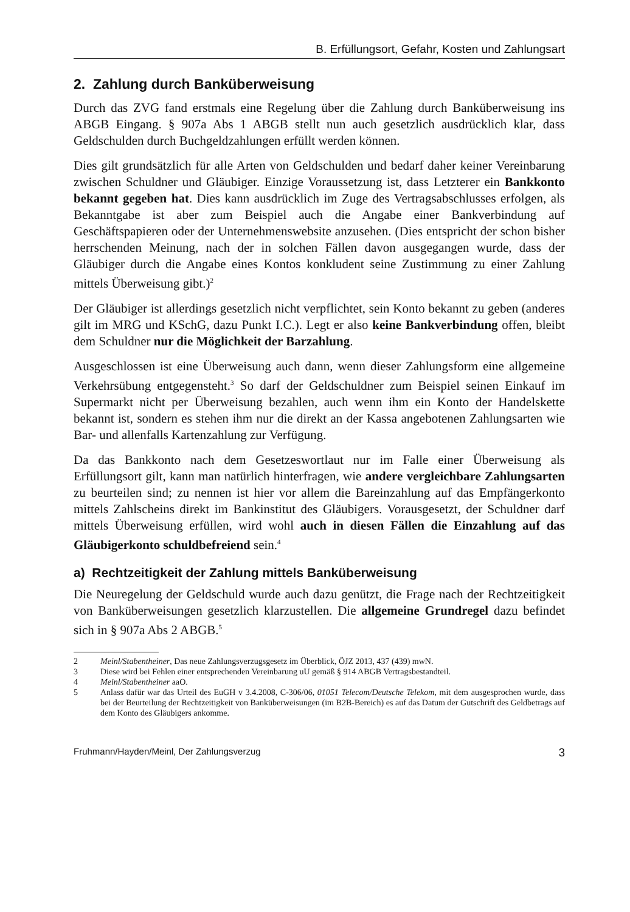B. Erfüllungsort, Gefahr, Kosten und Zahlungsart
2. Zahlung durch Banküberweisung
Durch das ZVG fand erstmals eine Regelung über die Zahlung durch Banküberweisung ins ABGB Eingang. § 907a Abs 1 ABGB stellt nun auch gesetzlich ausdrücklich klar, dass Geldschulden durch Buchgeldzahlungen erfüllt werden können.
Dies gilt grundsätzlich für alle Arten von Geldschulden und bedarf daher keiner Vereinbarung zwischen Schuldner und Gläubiger. Einzige Voraussetzung ist, dass Letzterer ein Bankkonto bekannt gegeben hat. Dies kann ausdrücklich im Zuge des Vertragsabschlusses erfolgen, als Bekanntgabe ist aber zum Beispiel auch die Angabe einer Bankverbindung auf Geschäftspapieren oder der Unternehmenswebsite anzusehen. (Dies entspricht der schon bisher herrschenden Meinung, nach der in solchen Fällen davon ausgegangen wurde, dass der Gläubiger durch die Angabe eines Kontos konkludent seine Zustimmung zu einer Zahlung mittels Überweisung gibt.)<sup>2</sup>
Der Gläubiger ist allerdings gesetzlich nicht verpflichtet, sein Konto bekannt zu geben (anderes gilt im MRG und KSchG, dazu Punkt I.C.). Legt er also keine Bankverbindung offen, bleibt dem Schuldner nur die Möglichkeit der Barzahlung.
Ausgeschlossen ist eine Überweisung auch dann, wenn dieser Zahlungsform eine allgemeine Verkehrsübung entgegensteht.<sup>3</sup> So darf der Geldschuldner zum Beispiel seinen Einkauf im Supermarkt nicht per Überweisung bezahlen, auch wenn ihm ein Konto der Handelskette bekannt ist, sondern es stehen ihm nur die direkt an der Kassa angebotenen Zahlungsarten wie Bar- und allenfalls Kartenzahlung zur Verfügung.
Da das Bankkonto nach dem Gesetzeswortlaut nur im Falle einer Überweisung als Erfüllungsort gilt, kann man natürlich hinterfragen, wie andere vergleichbare Zahlungsarten zu beurteilen sind; zu nennen ist hier vor allem die Bareinzahlung auf das Empfängerkonto mittels Zahlscheins direkt im Bankinstitut des Gläubigers. Vorausgesetzt, der Schuldner darf mittels Überweisung erfüllen, wird wohl auch in diesen Fällen die Einzahlung auf das Gläubigerkonto schuldbefreiend sein.<sup>4</sup>
a) Rechtzeitigkeit der Zahlung mittels Banküberweisung
Die Neuregelung der Geldschuld wurde auch dazu genützt, die Frage nach der Rechtzeitigkeit von Banküberweisungen gesetzlich klarzustellen. Die allgemeine Grundregel dazu befindet sich in § 907a Abs 2 ABGB.<sup>5</sup>
2 Meinl/Stabentheiner, Das neue Zahlungsverzugsgesetz im Überblick, ÖJZ 2013, 437 (439) mwN.
3 Diese wird bei Fehlen einer entsprechenden Vereinbarung uU gemäß § 914 ABGB Vertragsbestandteil.
4 Meinl/Stabentheiner aaO.
5 Anlass dafür war das Urteil des EuGH v 3.4.2008, C-306/06, 01051 Telecom/Deutsche Telekom, mit dem ausgesprochen wurde, dass bei der Beurteilung der Rechtzeitigkeit von Banküberweisungen (im B2B-Bereich) es auf das Datum der Gutschrift des Geldbetrags auf dem Konto des Gläubigers ankomme.
Fruhmann/Hayden/Meinl, Der Zahlungsverzug 3